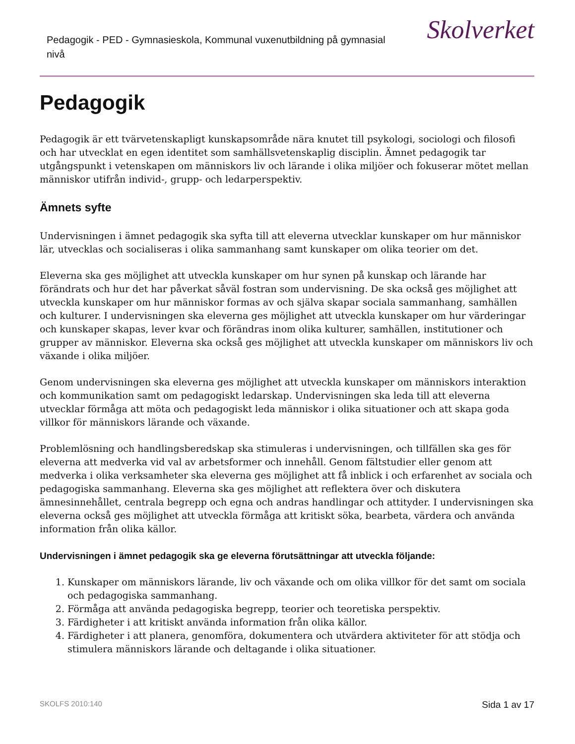Pedagogik - PED - Gymnasieskola, Kommunal vuxenutbildning på gymnasial nivå
Skolverket
Pedagogik
Pedagogik är ett tvärvetenskapligt kunskapsområde nära knutet till psykologi, sociologi och filosofi och har utvecklat en egen identitet som samhällsvetenskaplig disciplin. Ämnet pedagogik tar utgångspunkt i vetenskapen om människors liv och lärande i olika miljöer och fokuserar mötet mellan människor utifrån individ-, grupp- och ledarperspektiv.
Ämnets syfte
Undervisningen i ämnet pedagogik ska syfta till att eleverna utvecklar kunskaper om hur människor lär, utvecklas och socialiseras i olika sammanhang samt kunskaper om olika teorier om det.
Eleverna ska ges möjlighet att utveckla kunskaper om hur synen på kunskap och lärande har förändrats och hur det har påverkat såväl fostran som undervisning. De ska också ges möjlighet att utveckla kunskaper om hur människor formas av och själva skapar sociala sammanhang, samhällen och kulturer. I undervisningen ska eleverna ges möjlighet att utveckla kunskaper om hur värderingar och kunskaper skapas, lever kvar och förändras inom olika kulturer, samhällen, institutioner och grupper av människor. Eleverna ska också ges möjlighet att utveckla kunskaper om människors liv och växande i olika miljöer.
Genom undervisningen ska eleverna ges möjlighet att utveckla kunskaper om människors interaktion och kommunikation samt om pedagogiskt ledarskap. Undervisningen ska leda till att eleverna utvecklar förmåga att möta och pedagogiskt leda människor i olika situationer och att skapa goda villkor för människors lärande och växande.
Problemlösning och handlingsberedskap ska stimuleras i undervisningen, och tillfällen ska ges för eleverna att medverka vid val av arbetsformer och innehåll. Genom fältstudier eller genom att medverka i olika verksamheter ska eleverna ges möjlighet att få inblick i och erfarenhet av sociala och pedagogiska sammanhang. Eleverna ska ges möjlighet att reflektera över och diskutera ämnesinnehållet, centrala begrepp och egna och andras handlingar och attityder. I undervisningen ska eleverna också ges möjlighet att utveckla förmåga att kritiskt söka, bearbeta, värdera och använda information från olika källor.
Undervisningen i ämnet pedagogik ska ge eleverna förutsättningar att utveckla följande:
1. Kunskaper om människors lärande, liv och växande och om olika villkor för det samt om sociala och pedagogiska sammanhang.
2. Förmåga att använda pedagogiska begrepp, teorier och teoretiska perspektiv.
3. Färdigheter i att kritiskt använda information från olika källor.
4. Färdigheter i att planera, genomföra, dokumentera och utvärdera aktiviteter för att stödja och stimulera människors lärande och deltagande i olika situationer.
SKOLFS 2010:140 Sida 1 av 17